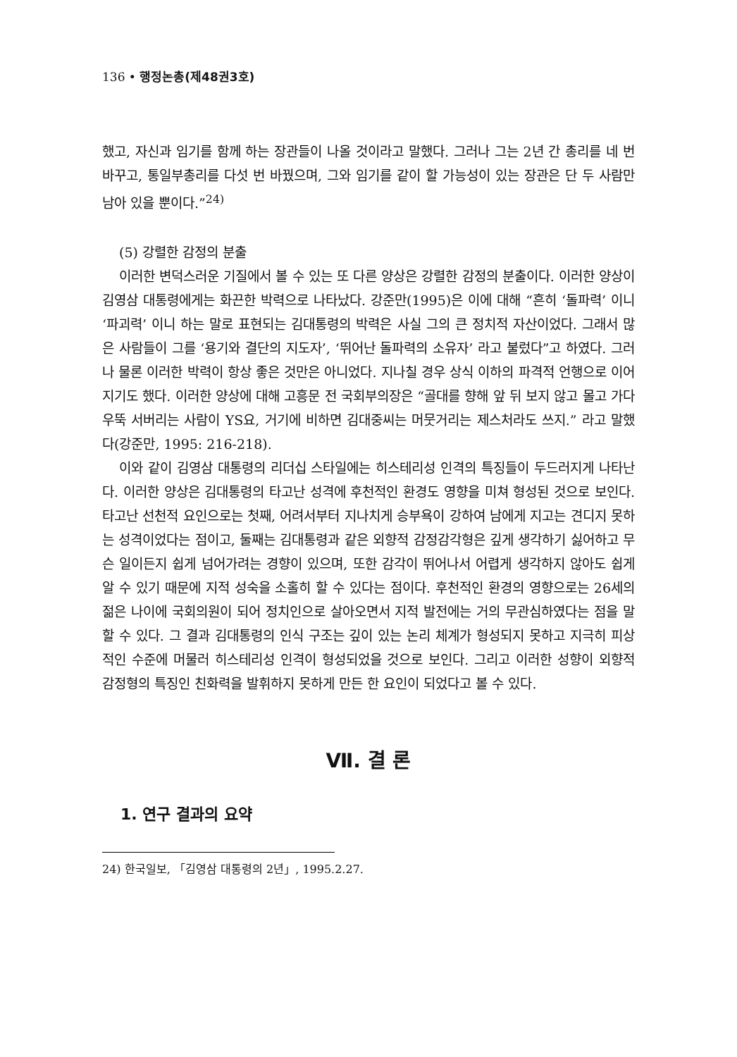136 • 행정논총(제48권3호)
했고, 자신과 임기를 함께 하는 장관들이 나올 것이라고 말했다. 그러나 그는 2년 간 총리를 네 번 바꾸고, 통일부총리를 다섯 번 바꿨으며, 그와 임기를 같이 할 가능성이 있는 장관은 단 두 사람만 남아 있을 뿐이다.”<sup>24)</sup>
(5) 강렬한 감정의 분출
이러한 변덕스러운 기질에서 볼 수 있는 또 다른 양상은 강렬한 감정의 분출이다. 이러한 양상이 김영삼 대통령에게는 화끈한 박력으로 나타났다. 강준만(1995)은 이에 대해 “흔히 ‘돌파력’ 이니 ‘파괴력’ 이니 하는 말로 표현되는 김대통령의 박력은 사실 그의 큰 정치적 자산이었다. 그래서 많은 사람들이 그를 ‘용기와 결단의 지도자’, ‘뛰어난 돌파력의 소유자’ 라고 불렀다”고 하였다. 그러나 물론 이러한 박력이 항상 좋은 것만은 아니었다. 지나칠 경우 상식 이하의 파격적 언행으로 이어지기도 했다. 이러한 양상에 대해 고흥문 전 국회부의장은 “골대를 향해 앞 뒤 보지 않고 몰고 가다 우뚝 서버리는 사람이 YS요, 거기에 비하면 김대중씨는 머뭇거리는 제스처라도 쓰지.” 라고 말했다(강준만, 1995: 216-218).
이와 같이 김영삼 대통령의 리더십 스타일에는 히스테리성 인격의 특징들이 두드러지게 나타난다. 이러한 양상은 김대통령의 타고난 성격에 후천적인 환경도 영향을 미쳐 형성된 것으로 보인다. 타고난 선천적 요인으로는 첫째, 어려서부터 지나치게 승부욕이 강하여 남에게 지고는 견디지 못하는 성격이었다는 점이고, 둘째는 김대통령과 같은 외향적 감정감각형은 깊게 생각하기 싫어하고 무슨 일이든지 쉽게 넘어가려는 경향이 있으며, 또한 감각이 뛰어나서 어렵게 생각하지 않아도 쉽게 알 수 있기 때문에 지적 성숙을 소홀히 할 수 있다는 점이다. 후천적인 환경의 영향으로는 26세의 젊은 나이에 국회의원이 되어 정치인으로 살아오면서 지적 발전에는 거의 무관심하였다는 점을 말할 수 있다. 그 결과 김대통령의 인식 구조는 깊이 있는 논리 체계가 형성되지 못하고 지극히 피상적인 수준에 머물러 히스테리성 인격이 형성되었을 것으로 보인다. 그리고 이러한 성향이 외향적 감정형의 특징인 친화력을 발휘하지 못하게 만든 한 요인이 되었다고 볼 수 있다.
Ⅶ. 결 론
1. 연구 결과의 요약
24) 한국일보, 「김영삼 대통령의 2년」, 1995.2.27.